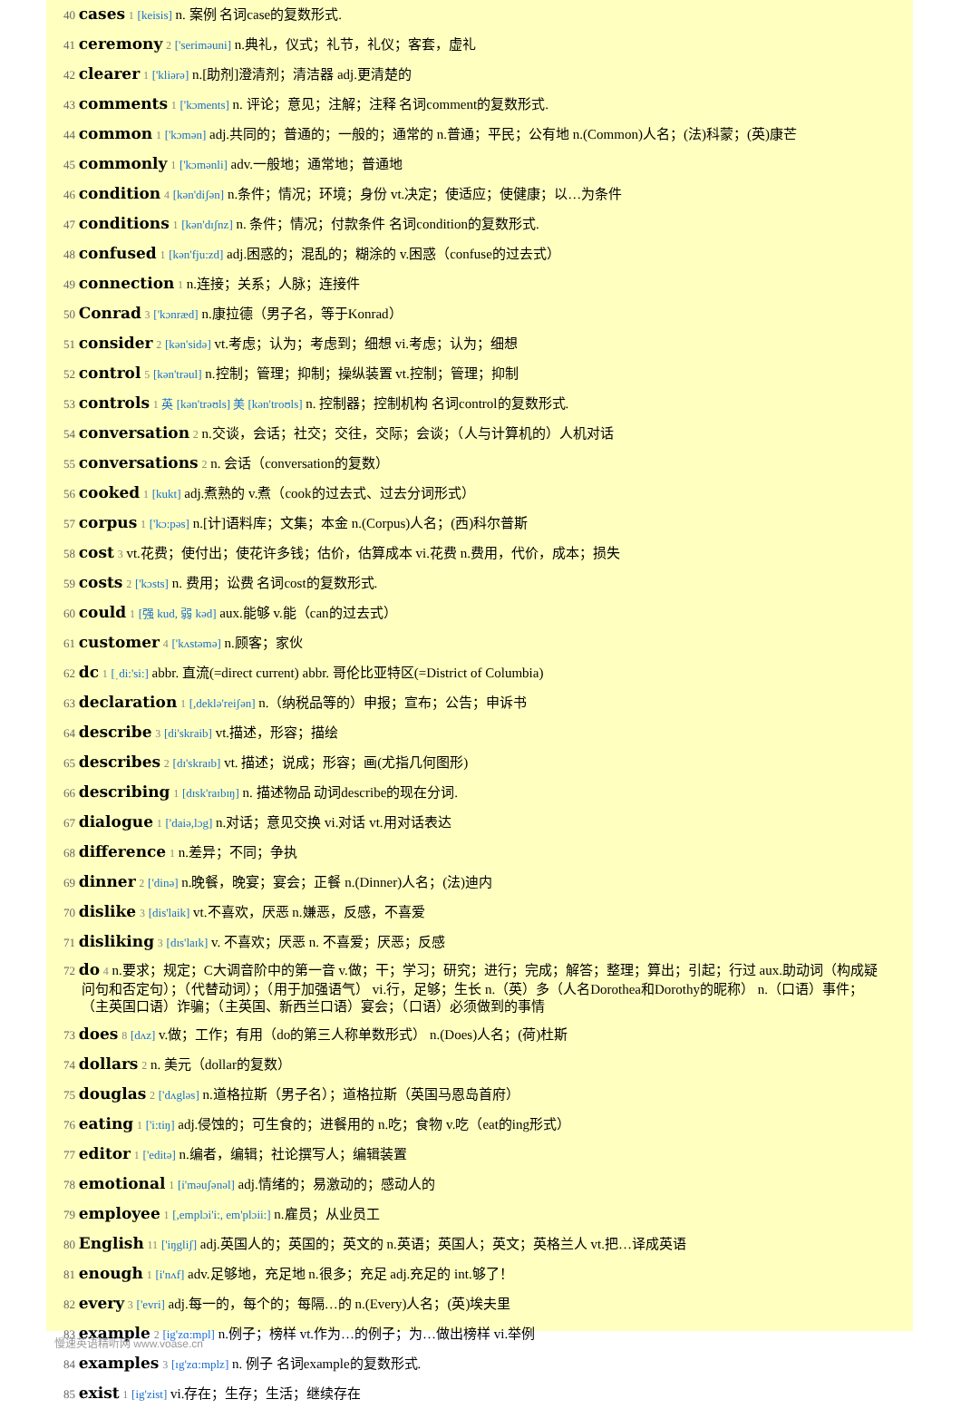40 cases 1 [keisis] n. 案例 名词case的复数形式.
41 ceremony 2 ['seriməuni] n.典礼，仪式；礼节，礼仪；客套，虚礼
42 clearer 1 ['kliərə] n.[助剂]澄清剂；清洁器 adj.更清楚的
43 comments 1 ['kɔments] n. 评论；意见；注解；注释 名词comment的复数形式.
44 common 1 ['kɔmən] adj.共同的；普通的；一般的；通常的 n.普通；平民；公有地 n.(Common)人名；(法)科蒙；(英)康芒
45 commonly 1 ['kɔmənli] adv.一般地；通常地；普通地
46 condition 4 [kən'diʃən] n.条件；情况；环境；身份 vt.决定；使适应；使健康；以…为条件
47 conditions 1 [kən'dɪʃnz] n. 条件；情况；付款条件 名词condition的复数形式.
48 confused 1 [kən'fju:zd] adj.困惑的；混乱的；糊涂的 v.困惑（confuse的过去式）
49 connection 1 n.连接；关系；人脉；连接件
50 Conrad 3 ['kɔnræd] n.康拉德（男子名，等于Konrad）
51 consider 2 [kən'sidə] vt.考虑；认为；考虑到；细想 vi.考虑；认为；细想
52 control 5 [kən'trəul] n.控制；管理；抑制；操纵装置 vt.控制；管理；抑制
53 controls 1 英 [kən'trəʊls] 美 [kən'troʊls] n. 控制器；控制机构 名词control的复数形式.
54 conversation 2 n.交谈，会话；社交；交往，交际；会谈；（人与计算机的）人机对话
55 conversations 2 n. 会话（conversation的复数）
56 cooked 1 [kukt] adj.煮熟的 v.煮（cook的过去式、过去分词形式）
57 corpus 1 ['kɔ:pəs] n.[计]语料库；文集；本金 n.(Corpus)人名；(西)科尔普斯
58 cost 3 vt.花费；使付出；使花许多钱；估价，估算成本 vi.花费 n.费用，代价，成本；损失
59 costs 2 ['kɔsts] n. 费用；讼费 名词cost的复数形式.
60 could 1 [强 kud, 弱 kəd] aux.能够 v.能（can的过去式）
61 customer 4 ['kʌstəmə] n.顾客；家伙
62 dc 1 [ˌdi:'si:] abbr. 直流(=direct current) abbr. 哥伦比亚特区(=District of Columbia)
63 declaration 1 [,deklə'reiʃən] n.（纳税品等的）申报；宣布；公告；申诉书
64 describe 3 [di'skraib] vt.描述，形容；描绘
65 describes 2 [dɪ'skraɪb] vt. 描述；说成；形容；画(尤指几何图形)
66 describing 1 [dɪsk'raɪbɪŋ] n. 描述物品 动词describe的现在分词.
67 dialogue 1 ['daiə,lɔg] n.对话；意见交换 vi.对话 vt.用对话表达
68 difference 1 n.差异；不同；争执
69 dinner 2 ['dinə] n.晚餐，晚宴；宴会；正餐 n.(Dinner)人名；(法)迪内
70 dislike 3 [dis'laik] vt.不喜欢，厌恶 n.嫌恶，反感，不喜爱
71 disliking 3 [dɪs'laɪk] v. 不喜欢；厌恶 n. 不喜爱；厌恶；反感
72 do 4 n.要求；规定；C大调音阶中的第一音 v.做；干；学习；研究；进行；完成；解答；整理；算出；引起；行过 aux.助动词（构成疑问句和否定句）；（代替动词）；（用于加强语气） vi.行，足够；生长 n.（英）多（人名Dorothea和Dorothy的昵称） n.（口语）事件；（主英国口语）诈骗；（主英国、新西兰口语）宴会；（口语）必须做到的事情
73 does 8 [dʌz] v.做；工作；有用（do的第三人称单数形式） n.(Does)人名；(荷)杜斯
74 dollars 2 n. 美元（dollar的复数）
75 douglas 2 ['dʌgləs] n.道格拉斯（男子名）；道格拉斯（英国马恩岛首府）
76 eating 1 ['i:tiŋ] adj.侵蚀的；可生食的；进餐用的 n.吃；食物 v.吃（eat的ing形式）
77 editor 1 ['editə] n.编者，编辑；社论撰写人；编辑装置
78 emotional 1 [i'məuʃənəl] adj.情绪的；易激动的；感动人的
79 employee 1 [,emplɔi'i:, em'plɔii:] n.雇员；从业员工
80 English 11 ['iŋgliʃ] adj.英国人的；英国的；英文的 n.英语；英国人；英文；英格兰人 vt.把…译成英语
81 enough 1 [i'nʌf] adv.足够地，充足地 n.很多；充足 adj.充足的 int.够了！
82 every 3 ['evri] adj.每一的，每个的；每隔…的 n.(Every)人名；(英)埃夫里
83 example 2 [ig'zɑ:mpl] n.例子；榜样 vt.作为…的例子；为…做出榜样 vi.举例
84 examples 3 [ɪg'zɑ:mplz] n. 例子 名词example的复数形式.
85 exist 1 [ig'zist] vi.存在；生存；生活；继续存在
慢速英语精听网 www.voase.cn